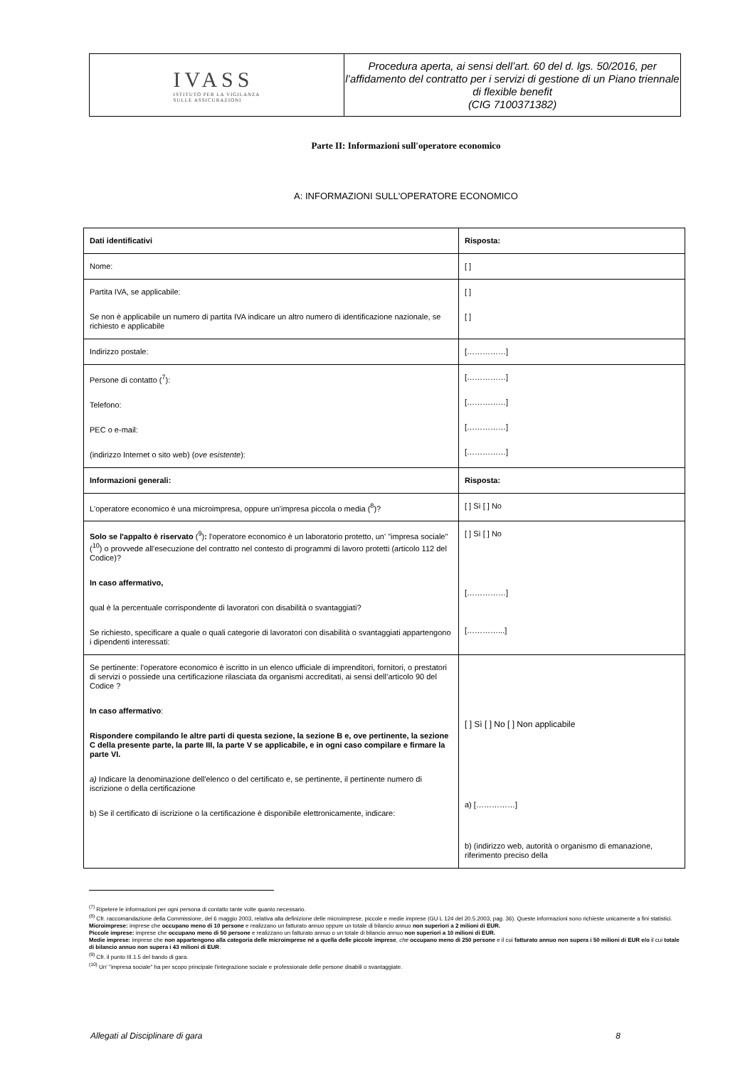IVASS
ISTITUTO PER LA VIGILANZA
SULLE ASSICURAZIONI
Procedura aperta, ai sensi dell’art. 60 del d. lgs. 50/2016, per l’affidamento del contratto per i servizi di gestione di un Piano triennale di flexible benefit
(CIG 7100371382)
Parte II: Informazioni sull'operatore economico
A: INFORMAZIONI SULL'OPERATORE ECONOMICO
| Dati identificativi | Risposta: |
| Nome: | [ ] |
| Partita IVA, se applicabile: Se non è applicabile un numero di partita IVA indicare un altro numero di identificazione nazionale, se richiesto e applicabile | [ ] [ ] |
| Indirizzo postale: | [……………] |
| Persone di contatto (<sup>7</sup>): Telefono: PEC o e-mail: (indirizzo Internet o sito web) ( ove esistente ): | [……………] [……………] [……………] [……………] |
| Informazioni generali: | Risposta: |
| L'operatore economico è una microimpresa, oppure un'impresa piccola o media (<sup>8</sup>)? | [ ] Sì [ ] No |
| Solo se l'appalto è riservato (<sup>9</sup>) : l'operatore economico è un laboratorio protetto, un' "impresa sociale" (<sup>10</sup>) o provvede all'esecuzione del contratto nel contesto di programmi di lavoro protetti (articolo 112 del Codice)? In caso affermativo, qual è la percentuale corrispondente di lavoratori con disabilità o svantaggiati? Se richiesto, specificare a quale o quali categorie di lavoratori con disabilità o svantaggiati appartengono i dipendenti interessati: | [ ] Sì [ ] No [……………] […………...] |
| Se pertinente: l'operatore economico è iscritto in un elenco ufficiale di imprenditori, fornitori, o prestatori di servizi o possiede una certificazione rilasciata da organismi accreditati, ai sensi dell’articolo 90 del Codice ? In caso affermativo : Rispondere compilando le altre parti di questa sezione, la sezione B e, ove pertinente, la sezione C della presente parte, la parte III, la parte V se applicabile, e in ogni caso compilare e firmare la parte VI. a) Indicare la denominazione dell'elenco o del certificato e, se pertinente, il pertinente numero di iscrizione o della certificazione b) Se il certificato di iscrizione o la certificazione è disponibile elettronicamente, indicare: | [ ] Sì [ ] No [ ] Non applicabile a) [……………] b) (indirizzo web, autorità o organismo di emanazione, riferimento preciso della |
<sup>(7)</sup> Ripetere le informazioni per ogni persona di contatto tante volte quanto necessario.
<sup>(8)</sup> Cfr. raccomandazione della Commissione, del 6 maggio 2003, relativa alla definizione delle microimprese, piccole e medie imprese (GU L 124 del 20.5.2003, pag. 36). Queste informazioni sono richieste unicamente a fini statistici.
Microimprese: imprese che occupano meno di 10 persone e realizzano un fatturato annuo oppure un totale di bilancio annuo non superiori a 2 milioni di EUR.
Piccole imprese: imprese che occupano meno di 50 persone e realizzano un fatturato annuo o un totale di bilancio annuo non superiori a 10 milioni di EUR.
Medie imprese: imprese che non appartengono alla categoria delle microimprese né a quella delle piccole imprese, che occupano meno di 250 persone e il cui fatturato annuo non supera i 50 milioni di EUR e/o il cui totale di bilancio annuo non supera i 43 milioni di EUR.
<sup>(9)</sup> Cfr. il punto III.1.5 del bando di gara.
<sup>(10)</sup> Un' "impresa sociale" ha per scopo principale l'integrazione sociale e professionale delle persone disabili o svantaggiate.
Allegati al Disciplinare di gara 8